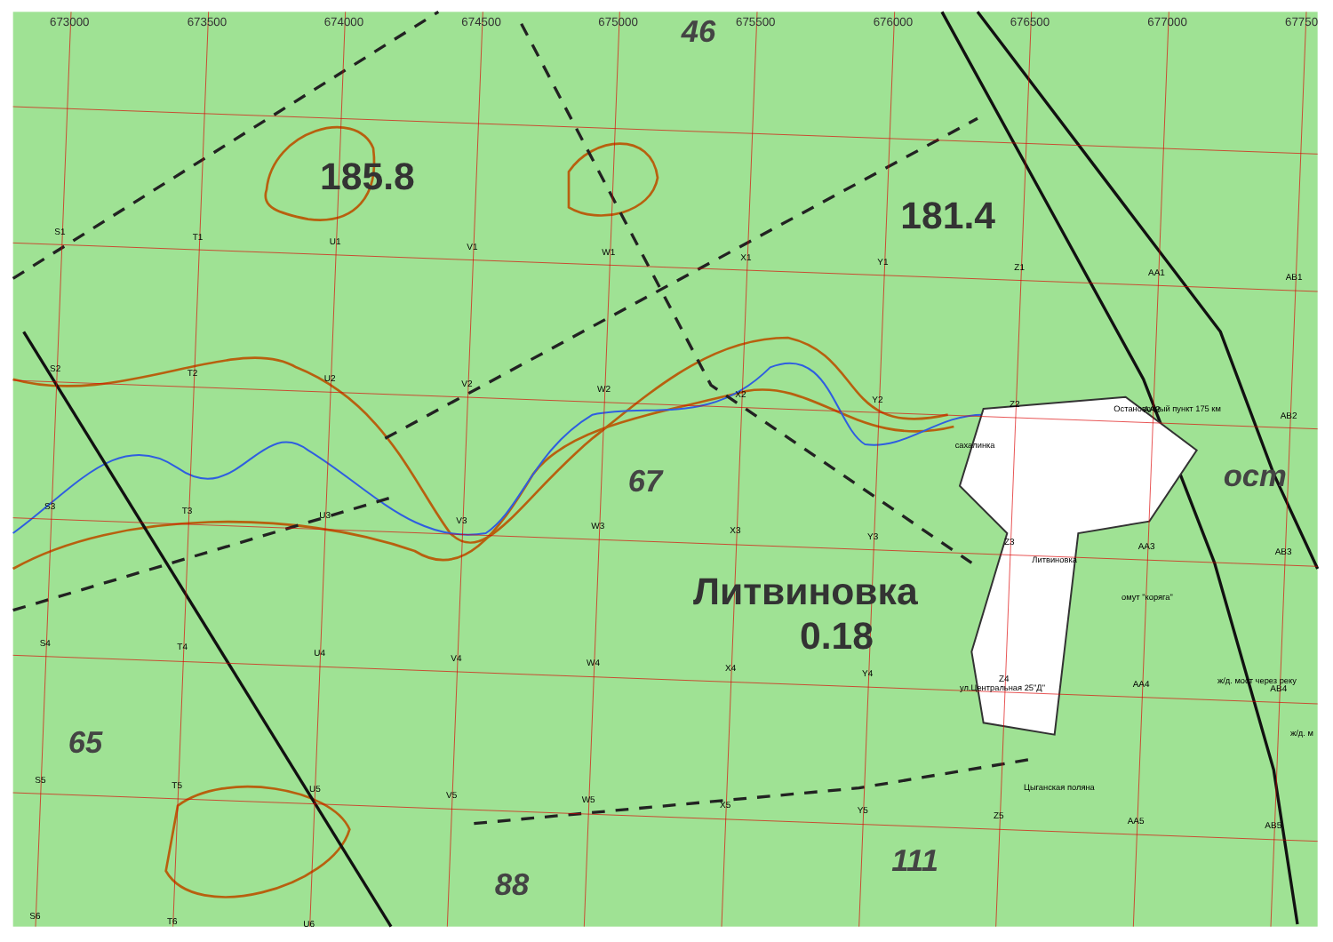673000
673500
674000
674500
675000
675500
676000
676500
677000
67750
46
185.8
181.4
67
Литвиновка
0.18
65
88
111
ост
Остановочный пункт 175 км
сахалинка
Литвиновка
омут "коряга"
ж/д. мост через реку
ул.Центральная 25"Д"
ж/д. м
Цыганская поляна
S1
T1
U1
V1
W1
X1
Y1
Z1
AA1
AB1
S2
T2
U2
V2
W2
X2
Y2
Z2
AA2
AB2
S3
T3
U3
V3
W3
X3
Y3
Z3
AA3
AB3
S4
T4
U4
V4
W4
X4
Y4
Z4
AA4
AB4
S5
T5
U5
V5
W5
X5
Y5
Z5
AA5
AB5
S6
T6
U6